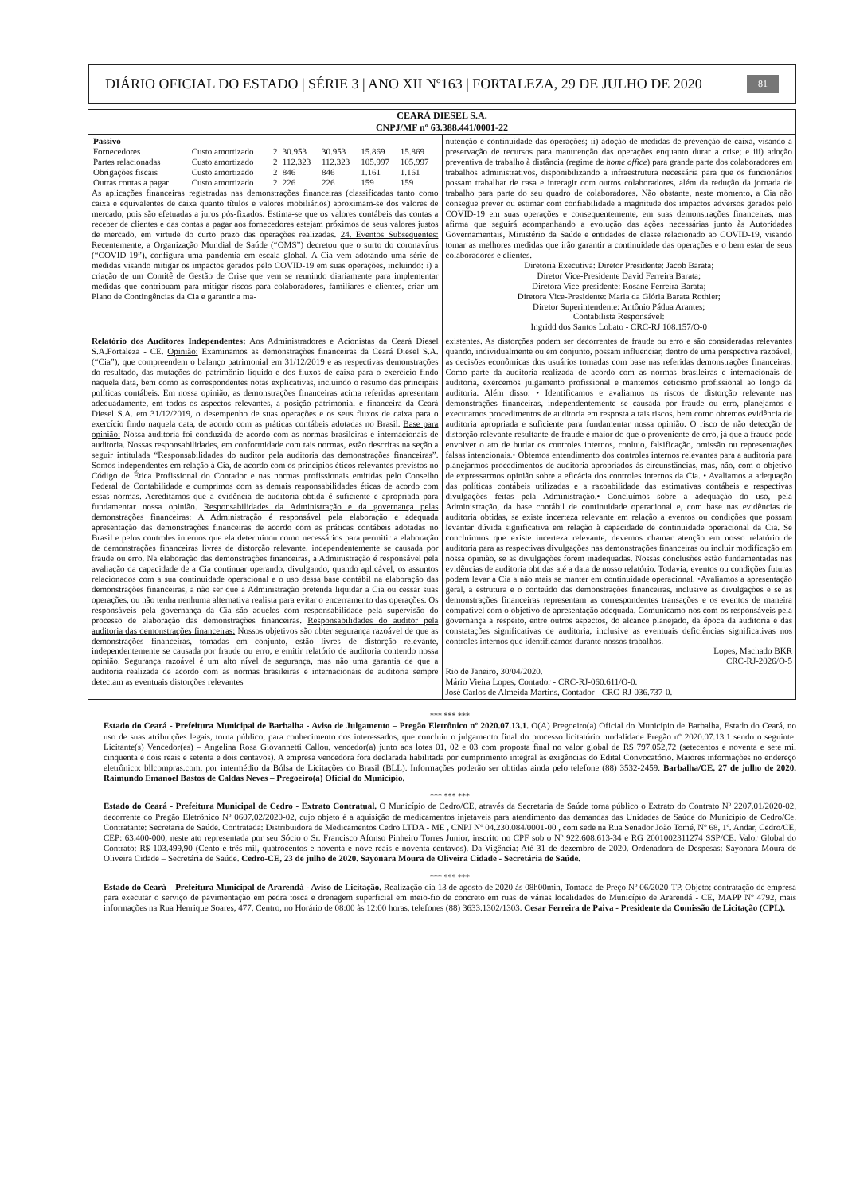DIÁRIO OFICIAL DO ESTADO | SÉRIE 3 | ANO XII Nº163 | FORTALEZA, 29 DE JULHO DE 2020 81
CEARÁ DIESEL S.A.
CNPJ/MF nº 63.388.441/0001-22
| Passivo | | | | | | |
| Fornecedores | Custo amortizado | 2 | 30.953 | 30.953 | 15.869 | 15.869 |
| Partes relacionadas | Custo amortizado | 2 | 112.323 | 112.323 | 105.997 | 105.997 |
| Obrigações fiscais | Custo amortizado | 2 | 846 | 846 | 1.161 | 1.161 |
| Outras contas a pagar | Custo amortizado | 2 | 226 | 226 | 159 | 159 |
As aplicações financeiras registradas nas demonstrações financeiras (classificadas tanto como caixa e equivalentes de caixa quanto títulos e valores mobiliários) aproximam-se dos valores de mercado, pois são efetuadas a juros pós-fixados. Estima-se que os valores contábeis das contas a receber de clientes e das contas a pagar aos fornecedores estejam próximos de seus valores justos de mercado, em virtude do curto prazo das operações realizadas. 24. Eventos Subsequentes: Recentemente, a Organização Mundial de Saúde (“OMS”) decretou que o surto do coronavírus (“COVID-19”), configura uma pandemia em escala global. A Cia vem adotando uma série de medidas visando mitigar os impactos gerados pelo COVID-19 em suas operações, incluindo: i) a criação de um Comitê de Gestão de Crise que vem se reunindo diariamente para implementar medidas que contribuam para mitigar riscos para colaboradores, familiares e clientes, criar um Plano de Contingências da Cia e garantir a ma-
nutenção e continuidade das operações; ii) adoção de medidas de prevenção de caixa, visando a preservação de recursos para manutenção das operações enquanto durar a crise; e iii) adoção preventiva de trabalho à distância (regime de home office) para grande parte dos colaboradores em trabalhos administrativos, disponibilizando a infraestrutura necessária para que os funcionários possam trabalhar de casa e interagir com outros colaboradores, além da redução da jornada de trabalho para parte do seu quadro de colaboradores. Não obstante, neste momento, a Cia não consegue prever ou estimar com confiabilidade a magnitude dos impactos adversos gerados pelo COVID-19 em suas operações e consequentemente, em suas demonstrações financeiras, mas afirma que seguirá acompanhando a evolução das ações necessárias junto às Autoridades Governamentais, Ministério da Saúde e entidades de classe relacionado ao COVID-19, visando tomar as melhores medidas que irão garantir a continuidade das operações e o bem estar de seus colaboradores e clientes.
Diretoria Executiva: Diretor Presidente: Jacob Barata;
Diretor Vice-Presidente David Ferreira Barata;
Diretora Vice-presidente: Rosane Ferreira Barata;
Diretora Vice-Presidente: Maria da Glória Barata Rothier;
Diretor Superintendente: Antônio Pádua Arantes;
Contabilista Responsável:
Ingridd dos Santos Lobato - CRC-RJ 108.157/O-0
Relatório dos Auditores Independentes: Aos Administradores e Acionistas da Ceará Diesel S.A.Fortaleza - CE. Opinião: Examinamos as demonstrações financeiras da Ceará Diesel S.A. (“Cia”), que compreendem o balanço patrimonial em 31/12/2019 e as respectivas demonstrações do resultado, das mutações do patrimônio líquido e dos fluxos de caixa para o exercício findo naquela data, bem como as correspondentes notas explicativas, incluindo o resumo das principais políticas contábeis. Em nossa opinião, as demonstrações financeiras acima referidas apresentam adequadamente, em todos os aspectos relevantes, a posição patrimonial e financeira da Ceará Diesel S.A. em 31/12/2019, o desempenho de suas operações e os seus fluxos de caixa para o exercício findo naquela data, de acordo com as práticas contábeis adotadas no Brasil. Base para opinião: Nossa auditoria foi conduzida de acordo com as normas brasileiras e internacionais de auditoria. Nossas responsabilidades, em conformidade com tais normas, estão descritas na seção a seguir intitulada “Responsabilidades do auditor pela auditoria das demonstrações financeiras”. Somos independentes em relação à Cia, de acordo com os princípios éticos relevantes previstos no Código de Ética Profissional do Contador e nas normas profissionais emitidas pelo Conselho Federal de Contabilidade e cumprimos com as demais responsabilidades éticas de acordo com essas normas. Acreditamos que a evidência de auditoria obtida é suficiente e apropriada para fundamentar nossa opinião. Responsabilidades da Administração e da governança pelas demonstrações financeiras: A Administração é responsável pela elaboração e adequada apresentação das demonstrações financeiras de acordo com as práticas contábeis adotadas no Brasil e pelos controles internos que ela determinou como necessários para permitir a elaboração de demonstrações financeiras livres de distorção relevante, independentemente se causada por fraude ou erro. Na elaboração das demonstrações financeiras, a Administração é responsável pela avaliação da capacidade de a Cia continuar operando, divulgando, quando aplicável, os assuntos relacionados com a sua continuidade operacional e o uso dessa base contábil na elaboração das demonstrações financeiras, a não ser que a Administração pretenda liquidar a Cia ou cessar suas operações, ou não tenha nenhuma alternativa realista para evitar o encerramento das operações. Os responsáveis pela governança da Cia são aqueles com responsabilidade pela supervisão do processo de elaboração das demonstrações financeiras. Responsabilidades do auditor pela auditoria das demonstrações financeiras: Nossos objetivos são obter segurança razoável de que as demonstrações financeiras, tomadas em conjunto, estão livres de distorção relevante, independentemente se causada por fraude ou erro, e emitir relatório de auditoria contendo nossa opinião. Segurança razoável é um alto nível de segurança, mas não uma garantia de que a auditoria realizada de acordo com as normas brasileiras e internacionais de auditoria sempre detectam as eventuais distorções relevantes
existentes. As distorções podem ser decorrentes de fraude ou erro e são consideradas relevantes quando, individualmente ou em conjunto, possam influenciar, dentro de uma perspectiva razoável, as decisões econômicas dos usuários tomadas com base nas referidas demonstrações financeiras. Como parte da auditoria realizada de acordo com as normas brasileiras e internacionais de auditoria, exercemos julgamento profissional e mantemos ceticismo profissional ao longo da auditoria. Além disso: • Identificamos e avaliamos os riscos de distorção relevante nas demonstrações financeiras, independentemente se causada por fraude ou erro, planejamos e executamos procedimentos de auditoria em resposta a tais riscos, bem como obtemos evidência de auditoria apropriada e suficiente para fundamentar nossa opinião. O risco de não detecção de distorção relevante resultante de fraude é maior do que o proveniente de erro, já que a fraude pode envolver o ato de burlar os controles internos, conluio, falsificação, omissão ou representações falsas intencionais.• Obtemos entendimento dos controles internos relevantes para a auditoria para planejarmos procedimentos de auditoria apropriados às circunstâncias, mas, não, com o objetivo de expressarmos opinião sobre a eficácia dos controles internos da Cia. • Avaliamos a adequação das políticas contábeis utilizadas e a razoabilidade das estimativas contábeis e respectivas divulgações feitas pela Administração.• Concluímos sobre a adequação do uso, pela Administração, da base contábil de continuidade operacional e, com base nas evidências de auditoria obtidas, se existe incerteza relevante em relação a eventos ou condições que possam levantar dúvida significativa em relação à capacidade de continuidade operacional da Cia. Se concluirmos que existe incerteza relevante, devemos chamar atenção em nosso relatório de auditoria para as respectivas divulgações nas demonstrações financeiras ou incluir modificação em nossa opinião, se as divulgações forem inadequadas. Nossas conclusões estão fundamentadas nas evidências de auditoria obtidas até a data de nosso relatório. Todavia, eventos ou condições futuras podem levar a Cia a não mais se manter em continuidade operacional. •Avaliamos a apresentação geral, a estrutura e o conteúdo das demonstrações financeiras, inclusive as divulgações e se as demonstrações financeiras representam as correspondentes transações e os eventos de maneira compatível com o objetivo de apresentação adequada. Comunicamo-nos com os responsáveis pela governança a respeito, entre outros aspectos, do alcance planejado, da época da auditoria e das constatações significativas de auditoria, inclusive as eventuais deficiências significativas nos controles internos que identificamos durante nossos trabalhos.
Lopes, Machado BKR
CRC-RJ-2026/O-5
Rio de Janeiro, 30/04/2020.
Mário Vieira Lopes, Contador - CRC-RJ-060.611/O-0.
José Carlos de Almeida Martins, Contador - CRC-RJ-036.737-0.
*** *** ***
Estado do Ceará - Prefeitura Municipal de Barbalha - Aviso de Julgamento – Pregão Eletrônico nº 2020.07.13.1. O(A) Pregoeiro(a) Oficial do Município de Barbalha, Estado do Ceará, no uso de suas atribuições legais, torna público, para conhecimento dos interessados, que concluiu o julgamento final do processo licitatório modalidade Pregão nº 2020.07.13.1 sendo o seguinte: Licitante(s) Vencedor(es) – Angelina Rosa Giovannetti Callou, vencedor(a) junto aos lotes 01, 02 e 03 com proposta final no valor global de R$ 797.052,72 (setecentos e noventa e sete mil cinqüenta e dois reais e setenta e dois centavos). A empresa vencedora fora declarada habilitada por cumprimento integral às exigências do Edital Convocatório. Maiores informações no endereço eletrônico: bllcompras.com, por intermédio da Bólsa de Licitações do Brasil (BLL). Informações poderão ser obtidas ainda pelo telefone (88) 3532-2459. Barbalha/CE, 27 de julho de 2020. Raimundo Emanoel Bastos de Caldas Neves – Pregoeiro(a) Oficial do Município.
*** *** ***
Estado do Ceará - Prefeitura Municipal de Cedro - Extrato Contratual. O Município de Cedro/CE, através da Secretaria de Saúde torna público o Extrato do Contrato Nº 2207.01/2020-02, decorrente do Pregão Eletrônico Nº 0607.02/2020-02, cujo objeto é a aquisição de medicamentos injetáveis para atendimento das demandas das Unidades de Saúde do Município de Cedro/Ce. Contratante: Secretaria de Saúde. Contratada: Distribuidora de Medicamentos Cedro LTDA - ME , CNPJ Nº 04.230.084/0001-00 , com sede na Rua Senador João Tomé, Nº 68, 1º. Andar, Cedro/CE, CEP: 63.400-000, neste ato representada por seu Sócio o Sr. Francisco Afonso Pinheiro Torres Junior, inscrito no CPF sob o Nº 922.608.613-34 e RG 2001002311274 SSP/CE. Valor Global do Contrato: R$ 103.499,90 (Cento e três mil, quatrocentos e noventa e nove reais e noventa centavos). Da Vigência: Até 31 de dezembro de 2020. Ordenadora de Despesas: Sayonara Moura de Oliveira Cidade – Secretária de Saúde. Cedro-CE, 23 de julho de 2020. Sayonara Moura de Oliveira Cidade - Secretária de Saúde.
*** *** ***
Estado do Ceará – Prefeitura Municipal de Ararendá - Aviso de Licitação. Realização dia 13 de agosto de 2020 às 08h00min, Tomada de Preço Nº 06/2020-TP. Objeto: contratação de empresa para executar o serviço de pavimentação em pedra tosca e drenagem superficial em meio-fio de concreto em ruas de várias localidades do Município de Ararendá - CE, MAPP Nº 4792, mais informações na Rua Henrique Soares, 477, Centro, no Horário de 08:00 às 12:00 horas, telefones (88) 3633.1302/1303. Cesar Ferreira de Paiva - Presidente da Comissão de Licitação (CPL).